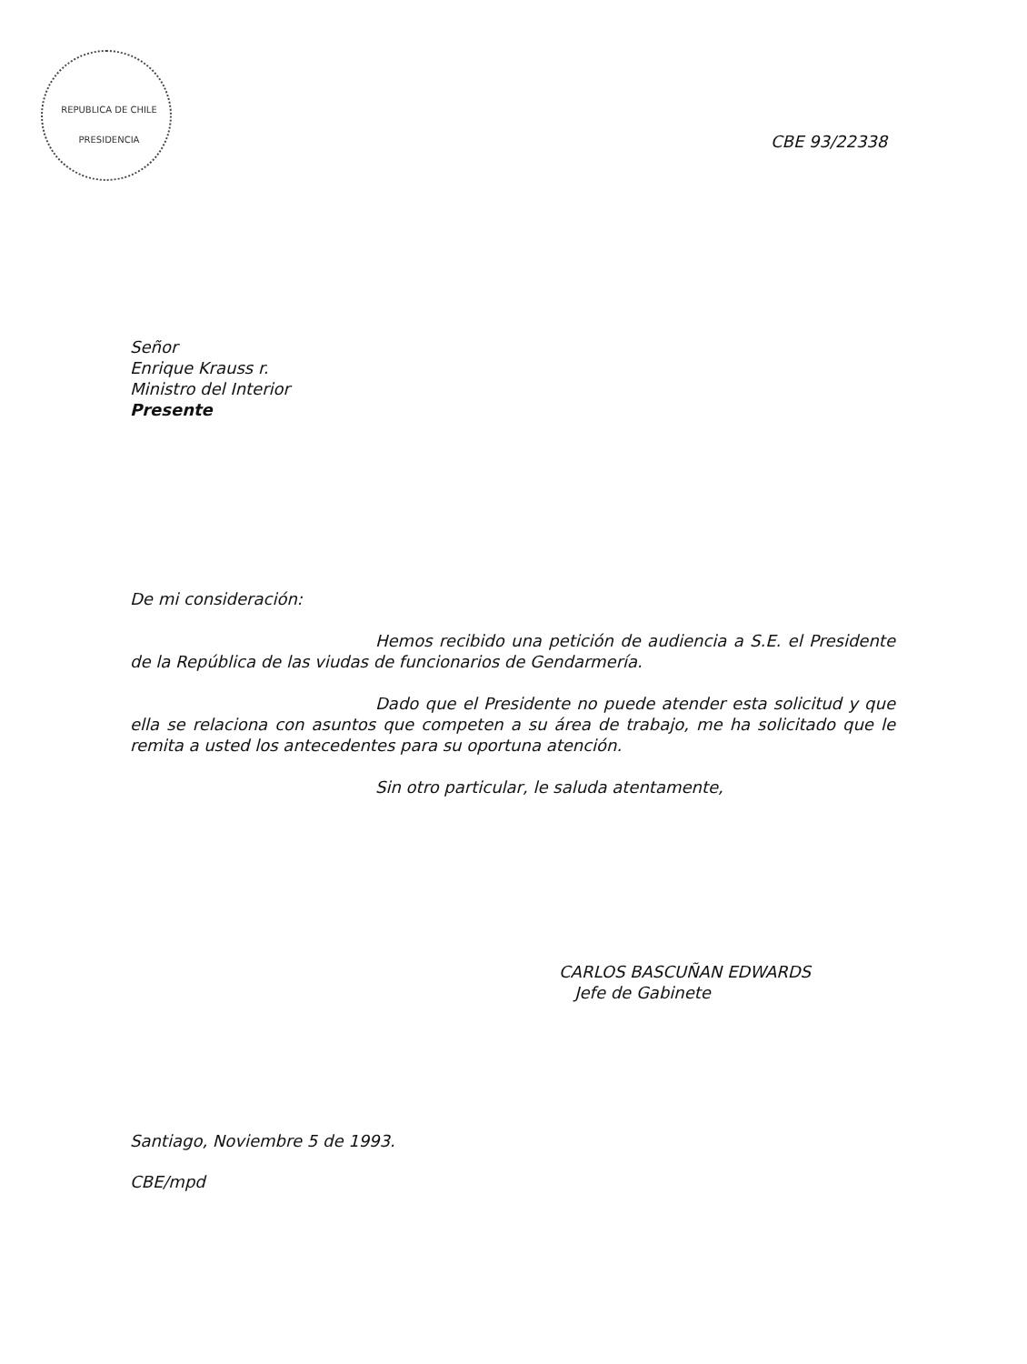REPUBLICA DE CHILE
PRESIDENCIA
CBE 93/22338
Señor
Enrique Krauss r.
Ministro del Interior
Presente
De mi consideración:
Hemos recibido una petición de audiencia a S.E. el Presidente de la República de las viudas de funcionarios de Gendarmería.
Dado que el Presidente no puede atender esta solicitud y que ella se relaciona con asuntos que competen a su área de trabajo, me ha solicitado que le remita a usted los antecedentes para su oportuna atención.
Sin otro particular, le saluda atentamente,
CARLOS BASCUÑAN EDWARDS
Jefe de Gabinete
Santiago, Noviembre 5 de 1993.
CBE/mpd